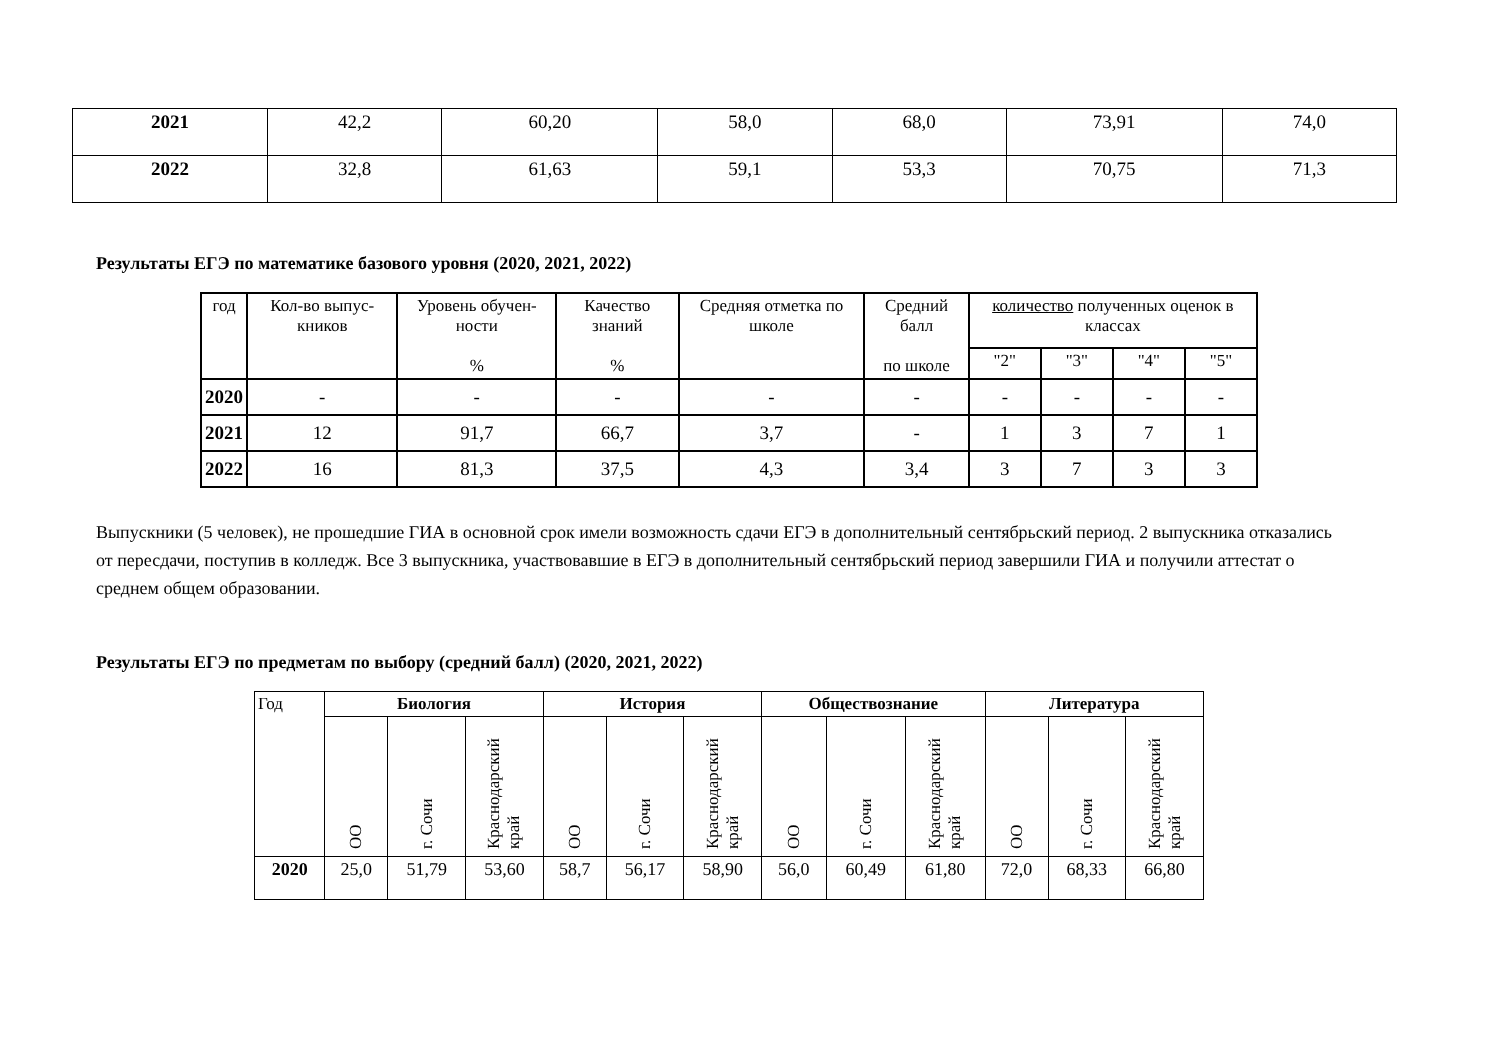| 2021 | 42,2 | 60,20 | 58,0 | 68,0 | 73,91 | 74,0 |
| 2022 | 32,8 | 61,63 | 59,1 | 53,3 | 70,75 | 71,3 |
Результаты ЕГЭ по математике базового уровня (2020, 2021, 2022)
| год | Кол-во выпус-кников | Уровень обучен-ности % | Качество знаний % | Средняя отметка по школе | Средний балл по школе | количество полученных оценок в классах | | | |
| --- | --- | --- | --- | --- | --- | --- | --- | --- | --- |
| | | | | | | "2" | "3" | "4" | "5" |
| 2020 | - | - | - | - | - | - | - | - | - |
| 2021 | 12 | 91,7 | 66,7 | 3,7 | - | 1 | 3 | 7 | 1 |
| 2022 | 16 | 81,3 | 37,5 | 4,3 | 3,4 | 3 | 7 | 3 | 3 |
Выпускники (5 человек), не прошедшие ГИА в основной срок имели возможность сдачи ЕГЭ в дополнительный сентябрьский период. 2 выпускника отказались от пересдачи, поступив в колледж. Все 3 выпускника, участвовавшие в ЕГЭ в дополнительный сентябрьский период завершили ГИА и получили аттестат о среднем общем образовании.
Результаты ЕГЭ по предметам по выбору (средний балл) (2020, 2021, 2022)
| Год | Биология | | | История | | | Обществознание | | | Литература | | |
| --- | --- | --- | --- | --- | --- | --- | --- | --- | --- | --- | --- | --- |
| | ОО | г. Сочи | Краснодарский край | ОО | г. Сочи | Краснодарский край | ОО | г. Сочи | Краснодарский край | ОО | г. Сочи | Краснодарский край |
| 2020 | 25,0 | 51,79 | 53,60 | 58,7 | 56,17 | 58,90 | 56,0 | 60,49 | 61,80 | 72,0 | 68,33 | 66,80 |